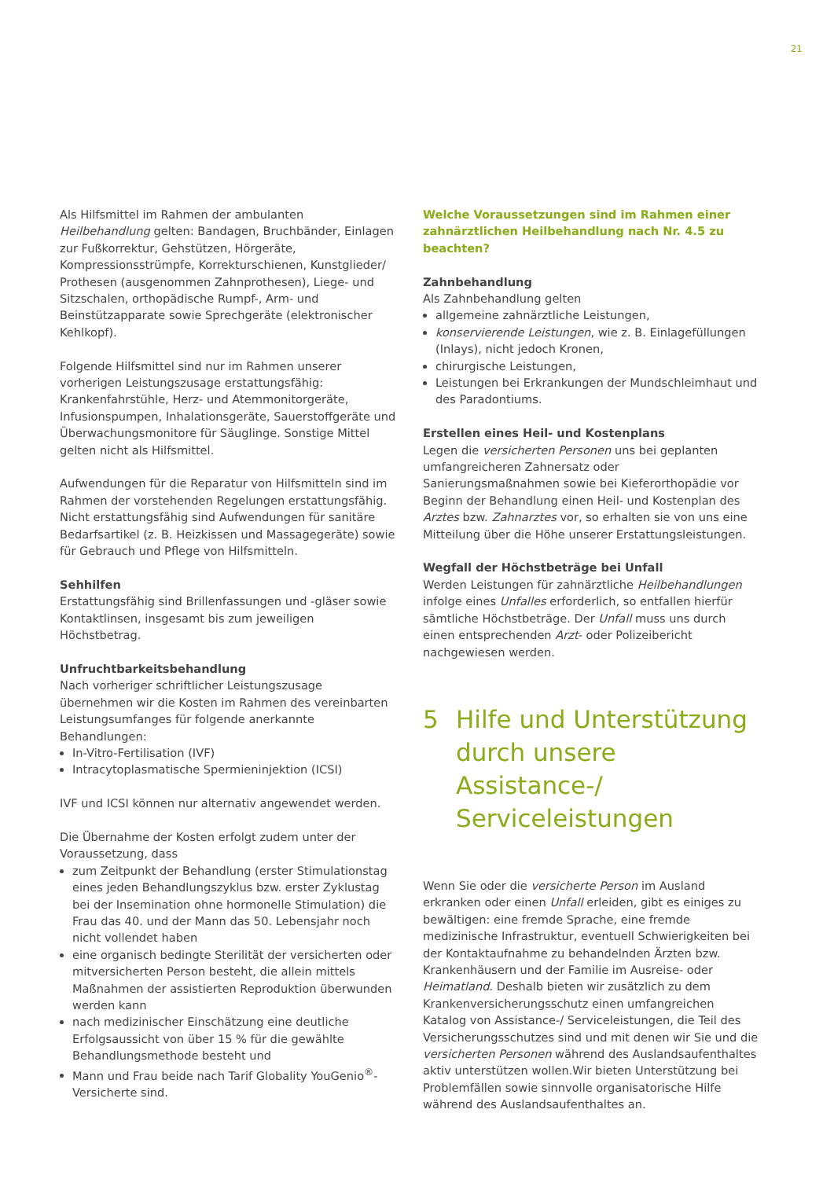21
Als Hilfsmittel im Rahmen der ambulanten Heilbehandlung gelten: Bandagen, Bruchbänder, Einlagen zur Fußkorrektur, Gehstützen, Hörgeräte, Kompressionsstrümpfe, Korrekturschienen, Kunstglieder/ Prothesen (ausgenommen Zahnprothesen), Liege- und Sitzschalen, orthopädische Rumpf-, Arm- und Beinstützapparate sowie Sprechgeräte (elektronischer Kehlkopf).
Folgende Hilfsmittel sind nur im Rahmen unserer vorherigen Leistungszusage erstattungsfähig: Krankenfahrstühle, Herz- und Atemmonitorgeräte, Infusionspumpen, Inhalationsgeräte, Sauerstoffgeräte und Überwachungsmonitore für Säuglinge. Sonstige Mittel gelten nicht als Hilfsmittel.
Aufwendungen für die Reparatur von Hilfsmitteln sind im Rahmen der vorstehenden Regelungen erstattungsfähig. Nicht erstattungsfähig sind Aufwendungen für sanitäre Bedarfsartikel (z. B. Heizkissen und Massagegeräte) sowie für Gebrauch und Pflege von Hilfsmitteln.
Sehhilfen
Erstattungsfähig sind Brillenfassungen und -gläser sowie Kontaktlinsen, insgesamt bis zum jeweiligen Höchstbetrag.
Unfruchtbarkeitsbehandlung
Nach vorheriger schriftlicher Leistungszusage übernehmen wir die Kosten im Rahmen des vereinbarten Leistungsumfanges für folgende anerkannte Behandlungen:
In-Vitro-Fertilisation (IVF)
Intracytoplasmatische Spermieninjektion (ICSI)
IVF und ICSI können nur alternativ angewendet werden.
Die Übernahme der Kosten erfolgt zudem unter der Voraussetzung, dass
zum Zeitpunkt der Behandlung (erster Stimulationstag eines jeden Behandlungszyklus bzw. erster Zyklustag bei der Insemination ohne hormonelle Stimulation) die Frau das 40. und der Mann das 50. Lebensjahr noch nicht vollendet haben
eine organisch bedingte Sterilität der versicherten oder mitversicherten Person besteht, die allein mittels Maßnahmen der assistierten Reproduktion überwunden werden kann
nach medizinischer Einschätzung eine deutliche Erfolgsaussicht von über 15 % für die gewählte Behandlungsmethode besteht und
Mann und Frau beide nach Tarif Globality YouGenio<sup>®</sup>-Versicherte sind.
Welche Voraussetzungen sind im Rahmen einer zahnärztlichen Heilbehandlung nach Nr. 4.5 zu beachten?
Zahnbehandlung
Als Zahnbehandlung gelten
allgemeine zahnärztliche Leistungen,
konservierende Leistungen, wie z. B. Einlagefüllungen (Inlays), nicht jedoch Kronen,
chirurgische Leistungen,
Leistungen bei Erkrankungen der Mundschleimhaut und des Paradontiums.
Erstellen eines Heil- und Kostenplans
Legen die versicherten Personen uns bei geplanten umfangreicheren Zahnersatz oder Sanierungsmaßnahmen sowie bei Kieferorthopädie vor Beginn der Behandlung einen Heil- und Kostenplan des Arztes bzw. Zahnarztes vor, so erhalten sie von uns eine Mitteilung über die Höhe unserer Erstattungsleistungen.
Wegfall der Höchstbeträge bei Unfall
Werden Leistungen für zahnärztliche Heilbehandlungen infolge eines Unfalles erforderlich, so entfallen hierfür sämtliche Höchstbeträge. Der Unfall muss uns durch einen entsprechenden Arzt- oder Polizeibericht nachgewiesen werden.
5 Hilfe und Unterstützung durch unsere Assistance-/ Serviceleistungen
Wenn Sie oder die versicherte Person im Ausland erkranken oder einen Unfall erleiden, gibt es einiges zu bewältigen: eine fremde Sprache, eine fremde medizinische Infrastruktur, eventuell Schwierigkeiten bei der Kontaktaufnahme zu behandelnden Ärzten bzw. Krankenhäusern und der Familie im Ausreise- oder Heimatland. Deshalb bieten wir zusätzlich zu dem Krankenversicherungsschutz einen umfangreichen Katalog von Assistance-/ Serviceleistungen, die Teil des Versicherungsschutzes sind und mit denen wir Sie und die versicherten Personen während des Auslandsaufenthaltes aktiv unterstützen wollen.Wir bieten Unterstützung bei Problemfällen sowie sinnvolle organisatorische Hilfe während des Auslandsaufenthaltes an.